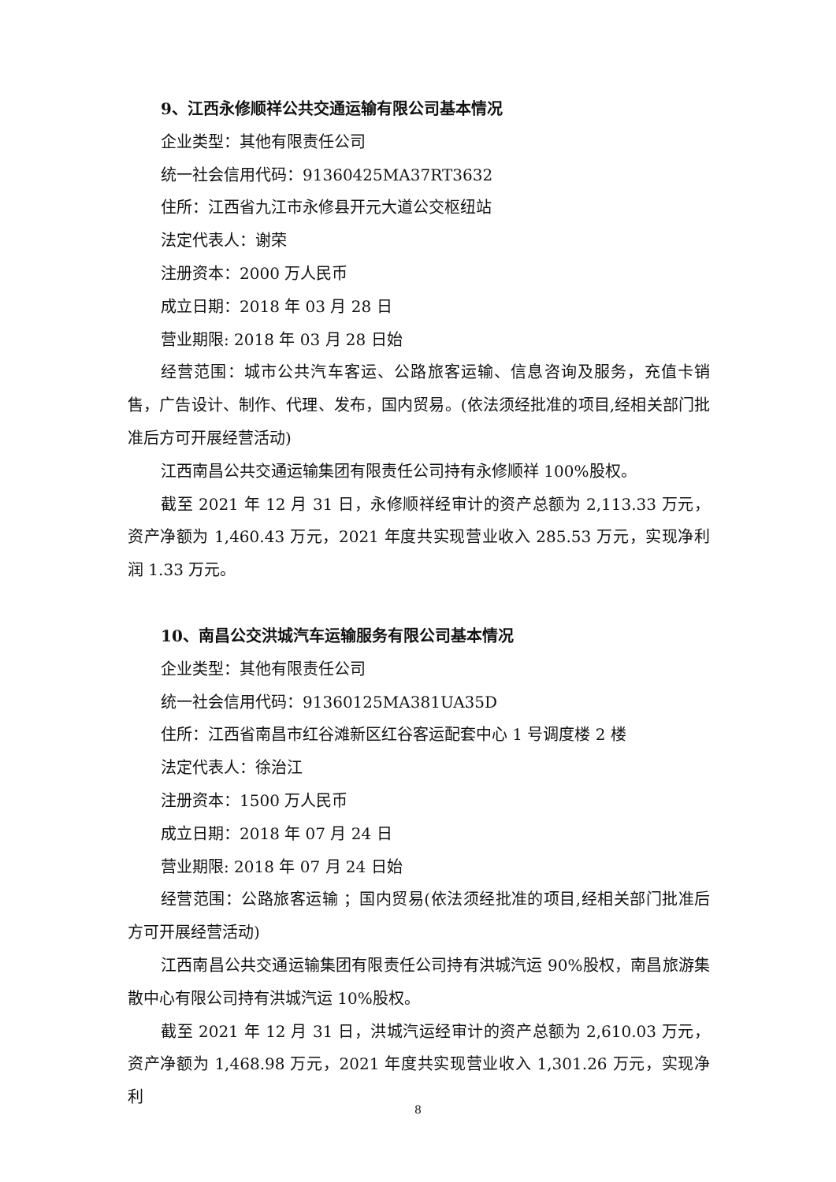9、江西永修顺祥公共交通运输有限公司基本情况
企业类型：其他有限责任公司
统一社会信用代码：91360425MA37RT3632
住所：江西省九江市永修县开元大道公交枢纽站
法定代表人：谢荣
注册资本：2000 万人民币
成立日期：2018 年 03 月 28 日
营业期限: 2018 年 03 月 28 日始
经营范围：城市公共汽车客运、公路旅客运输、信息咨询及服务，充值卡销售，广告设计、制作、代理、发布，国内贸易。(依法须经批准的项目,经相关部门批准后方可开展经营活动)
江西南昌公共交通运输集团有限责任公司持有永修顺祥 100%股权。
截至 2021 年 12 月 31 日，永修顺祥经审计的资产总额为 2,113.33 万元，资产净额为 1,460.43 万元，2021 年度共实现营业收入 285.53 万元，实现净利润 1.33 万元。
10、南昌公交洪城汽车运输服务有限公司基本情况
企业类型：其他有限责任公司
统一社会信用代码：91360125MA381UA35D
住所：江西省南昌市红谷滩新区红谷客运配套中心 1 号调度楼 2 楼
法定代表人：徐治江
注册资本：1500 万人民币
成立日期：2018 年 07 月 24 日
营业期限: 2018 年 07 月 24 日始
经营范围：公路旅客运输 ；国内贸易(依法须经批准的项目,经相关部门批准后方可开展经营活动)
江西南昌公共交通运输集团有限责任公司持有洪城汽运 90%股权，南昌旅游集散中心有限公司持有洪城汽运 10%股权。
截至 2021 年 12 月 31 日，洪城汽运经审计的资产总额为 2,610.03 万元，资产净额为 1,468.98 万元，2021 年度共实现营业收入 1,301.26 万元，实现净利
8